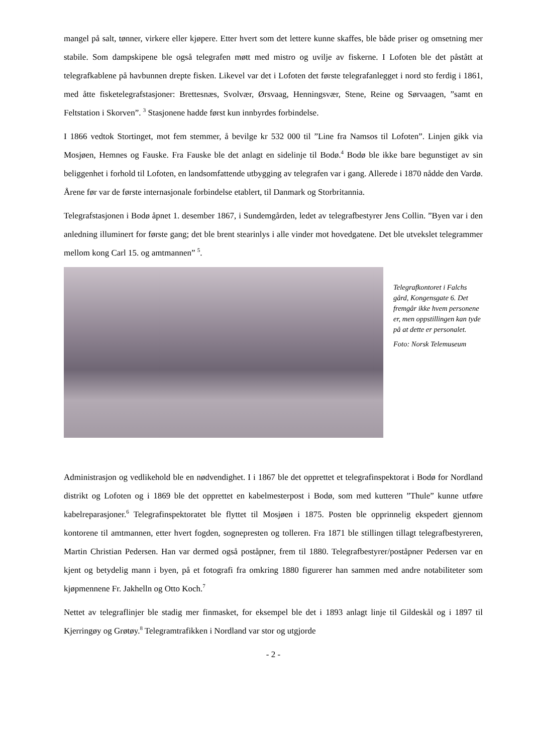mangel på salt, tønner, virkere eller kjøpere. Etter hvert som det lettere kunne skaffes, ble både priser og omsetning mer stabile. Som dampskipene ble også telegrafen møtt med mistro og uvilje av fiskerne. I Lofoten ble det påstått at telegrafkablene på havbunnen drepte fisken. Likevel var det i Lofoten det første telegrafanlegget i nord sto ferdig i 1861, med åtte fisketelegrafstasjoner: Brettesnæs, Svolvær, Ørsvaag, Henningsvær, Stene, Reine og Sørvaagen, ”samt en Feltstation i Skorven”. <sup>3</sup> Stasjonene hadde først kun innbyrdes forbindelse.
I 1866 vedtok Stortinget, mot fem stemmer, å bevilge kr 532 000 til ”Line fra Namsos til Lofoten”. Linjen gikk via Mosjøen, Hemnes og Fauske. Fra Fauske ble det anlagt en sidelinje til Bodø.<sup>4</sup> Bodø ble ikke bare begunstiget av sin beliggenhet i forhold til Lofoten, en landsomfattende utbygging av telegrafen var i gang. Allerede i 1870 nådde den Vardø. Årene før var de første internasjonale forbindelse etablert, til Danmark og Storbritannia.
Telegrafstasjonen i Bodø åpnet 1. desember 1867, i Sundemgården, ledet av telegrafbestyrer Jens Collin. ”Byen var i den anledning illuminert for første gang; det ble brent stearinlys i alle vinder mot hovedgatene. Det ble utvekslet telegrammer mellom kong Carl 15. og amtmannen” <sup>5</sup>.
Telegrafkontoret i Falchs gård, Kongensgate 6. Det fremgår ikke hvem personene er, men oppstillingen kan tyde på at dette er personalet.
Foto: Norsk Telemuseum
Administrasjon og vedlikehold ble en nødvendighet. I i 1867 ble det opprettet et telegrafinspektorat i Bodø for Nordland distrikt og Lofoten og i 1869 ble det opprettet en kabelmesterpost i Bodø, som med kutteren ”Thule” kunne utføre kabelreparasjoner.<sup>6</sup> Telegrafinspektoratet ble flyttet til Mosjøen i 1875. Posten ble opprinnelig ekspedert gjennom kontorene til amtmannen, etter hvert fogden, sognepresten og tolleren. Fra 1871 ble stillingen tillagt telegrafbestyreren, Martin Christian Pedersen. Han var dermed også poståpner, frem til 1880. Telegrafbestyrer/poståpner Pedersen var en kjent og betydelig mann i byen, på et fotografi fra omkring 1880 figurerer han sammen med andre notabiliteter som kjøpmennene Fr. Jakhelln og Otto Koch.<sup>7</sup>
Nettet av telegraflinjer ble stadig mer finmasket, for eksempel ble det i 1893 anlagt linje til Gildeskål og i 1897 til Kjerringøy og Grøtøy.<sup>8</sup> Telegramtrafikken i Nordland var stor og utgjorde
- 2 -